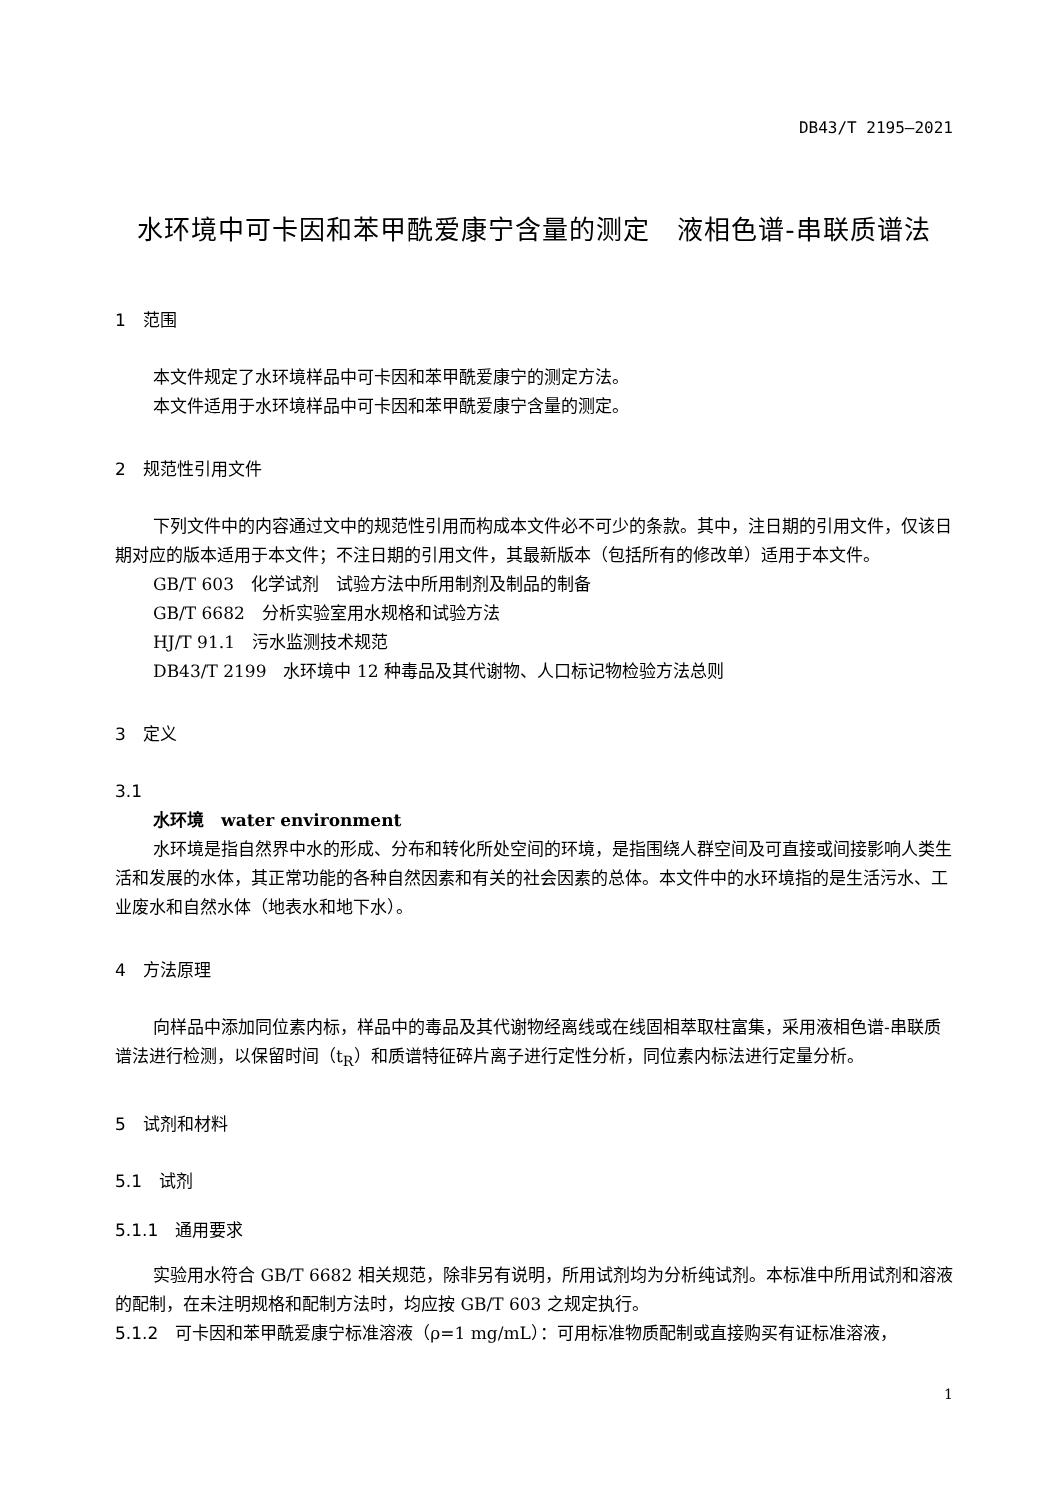DB43/T 2195—2021
水环境中可卡因和苯甲酰爱康宁含量的测定　液相色谱-串联质谱法
1　范围
本文件规定了水环境样品中可卡因和苯甲酰爱康宁的测定方法。
本文件适用于水环境样品中可卡因和苯甲酰爱康宁含量的测定。
2　规范性引用文件
下列文件中的内容通过文中的规范性引用而构成本文件必不可少的条款。其中，注日期的引用文件，仅该日期对应的版本适用于本文件；不注日期的引用文件，其最新版本（包括所有的修改单）适用于本文件。
GB/T 603　化学试剂　试验方法中所用制剂及制品的制备
GB/T 6682　分析实验室用水规格和试验方法
HJ/T 91.1　污水监测技术规范
DB43/T 2199　水环境中 12 种毒品及其代谢物、人口标记物检验方法总则
3　定义
3.1
水环境　water environment
水环境是指自然界中水的形成、分布和转化所处空间的环境，是指围绕人群空间及可直接或间接影响人类生活和发展的水体，其正常功能的各种自然因素和有关的社会因素的总体。本文件中的水环境指的是生活污水、工业废水和自然水体（地表水和地下水）。
4　方法原理
向样品中添加同位素内标，样品中的毒品及其代谢物经离线或在线固相萃取柱富集，采用液相色谱-串联质谱法进行检测，以保留时间（t<sub>R</sub>）和质谱特征碎片离子进行定性分析，同位素内标法进行定量分析。
5　试剂和材料
5.1　试剂
5.1.1　通用要求
实验用水符合 GB/T 6682 相关规范，除非另有说明，所用试剂均为分析纯试剂。本标准中所用试剂和溶液的配制，在未注明规格和配制方法时，均应按 GB/T 603 之规定执行。
5.1.2　可卡因和苯甲酰爱康宁标准溶液（ρ=1 mg/mL）：可用标准物质配制或直接购买有证标准溶液，
1